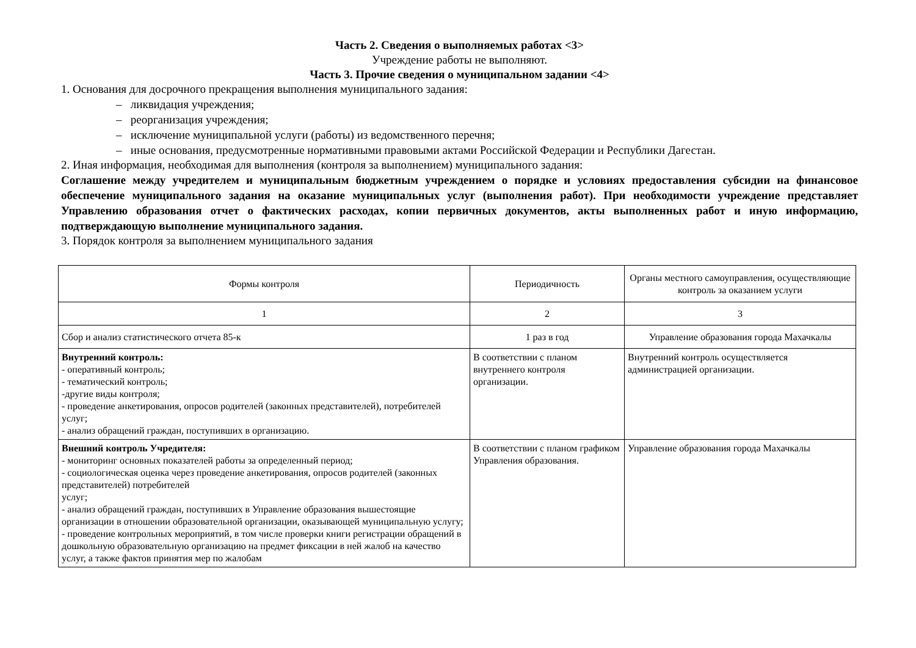Часть 2. Сведения о выполняемых работах <3>
Учреждение работы не выполняют.
Часть 3. Прочие сведения о муниципальном задании <4>
1. Основания для досрочного прекращения выполнения муниципального задания:
– ликвидация учреждения;
– реорганизация учреждения;
– исключение муниципальной услуги (работы) из ведомственного перечня;
– иные основания, предусмотренные нормативными правовыми актами Российской Федерации и Республики Дагестан.
2. Иная информация, необходимая для выполнения (контроля за выполнением) муниципального задания:
Соглашение между учредителем и муниципальным бюджетным учреждением о порядке и условиях предоставления субсидии на финансовое обеспечение муниципального задания на оказание муниципальных услуг (выполнения работ). При необходимости учреждение представляет Управлению образования отчет о фактических расходах, копии первичных документов, акты выполненных работ и иную информацию, подтверждающую выполнение муниципального задания.
3. Порядок контроля за выполнением муниципального задания
| Формы контроля | Периодичность | Органы местного самоуправления, осуществляющие контроль за оказанием услуги |
| 1 | 2 | 3 |
| Сбор и анализ статистического отчета 85-к | 1 раз в год | Управление образования города Махачкалы |
| Внутренний контроль: - оперативный контроль; - тематический контроль; -другие виды контроля; - проведение анкетирования, опросов родителей (законных представителей), потребителей услуг; - анализ обращений граждан, поступивших в организацию. | В соответствии с планом внутреннего контроля организации. | Внутренний контроль осуществляется администрацией организации. |
| Внешний контроль Учредителя: - мониторинг основных показателей работы за определенный период; - социологическая оценка через проведение анкетирования, опросов родителей (законных представителей) потребителей услуг; - анализ обращений граждан, поступивших в Управление образования вышестоящие организации в отношении образовательной организации, оказывающей муниципальную услугу; - проведение контрольных мероприятий, в том числе проверки книги регистрации обращений в дошкольную образовательную организацию на предмет фиксации в ней жалоб на качество услуг, а также фактов принятия мер по жалобам | В соответствии с планом графиком Управления образования. | Управление образования города Махачкалы |